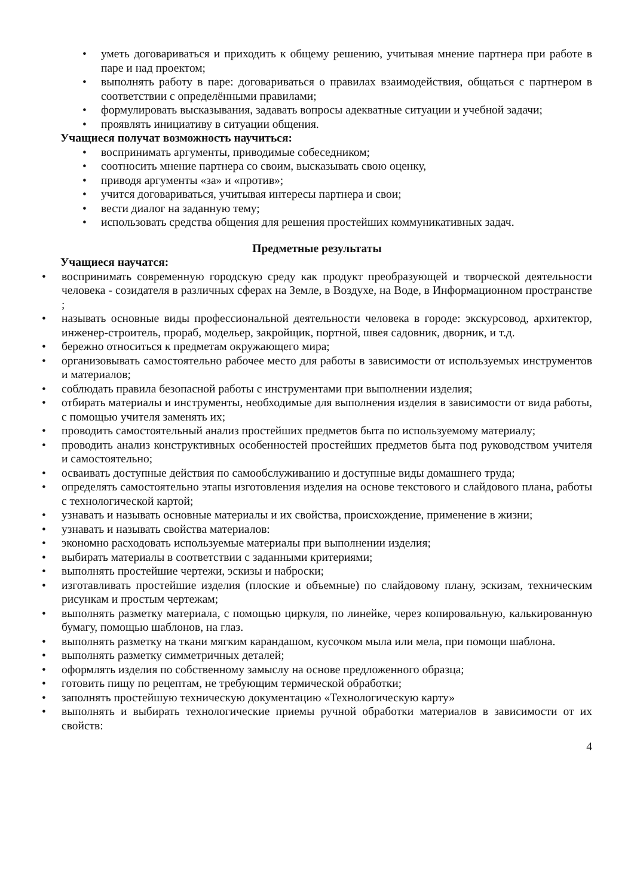• уметь договариваться и приходить к общему решению, учитывая мнение партнера при работе в паре и над проектом;
• выполнять работу в паре: договариваться о правилах взаимодействия, общаться с партнером в соответствии с определёнными правилами;
• формулировать высказывания, задавать вопросы адекватные ситуации и учебной задачи;
• проявлять инициативу в ситуации общения.
Учащиеся получат возможность научиться:
• воспринимать аргументы, приводимые собеседником;
• соотносить мнение партнера со своим, высказывать свою оценку,
• приводя аргументы «за» и «против»;
• учится договариваться, учитывая интересы партнера и свои;
• вести диалог на заданную тему;
• использовать средства общения для решения простейших коммуникативных задач.
Предметные результаты
Учащиеся научатся:
• воспринимать современную городскую среду как продукт преобразующей и творческой деятельности человека - созидателя в различных сферах на Земле, в Воздухе, на Воде, в Информационном пространстве ;
• называть основные виды профессиональной деятельности человека в городе: экскурсовод, архитектор, инженер-строитель, прораб, модельер, закройщик, портной, швея садовник, дворник, и т.д.
• бережно относиться к предметам окружающего мира;
• организовывать самостоятельно рабочее место для работы в зависимости от используемых инструментов и материалов;
• соблюдать правила безопасной работы с инструментами при выполнении изделия;
• отбирать материалы и инструменты, необходимые для выполнения изделия в зависимости от вида работы, с помощью учителя заменять их;
• проводить самостоятельный анализ простейших предметов быта по используемому материалу;
• проводить анализ конструктивных особенностей простейших предметов быта под руководством учителя и самостоятельно;
• осваивать доступные действия по самообслуживанию и доступные виды домашнего труда;
• определять самостоятельно этапы изготовления изделия на основе текстового и слайдового плана, работы с технологической картой;
• узнавать и называть основные материалы и их свойства, происхождение, применение в жизни;
• узнавать и называть свойства материалов:
• экономно расходовать используемые материалы при выполнении изделия;
• выбирать материалы в соответствии с заданными критериями;
• выполнять простейшие чертежи, эскизы и наброски;
• изготавливать простейшие изделия (плоские и объемные) по слайдовому плану, эскизам, техническим рисункам и простым чертежам;
• выполнять разметку материала, с помощью циркуля, по линейке, через копировальную, калькированную бумагу, помощью шаблонов, на глаз.
• выполнять разметку на ткани мягким карандашом, кусочком мыла или мела, при помощи шаблона.
• выполнять разметку симметричных деталей;
• оформлять изделия по собственному замыслу на основе предложенного образца;
• готовить пищу по рецептам, не требующим термической обработки;
• заполнять простейшую техническую документацию «Технологическую карту»
• выполнять и выбирать технологические приемы ручной обработки материалов в зависимости от их свойств:
4